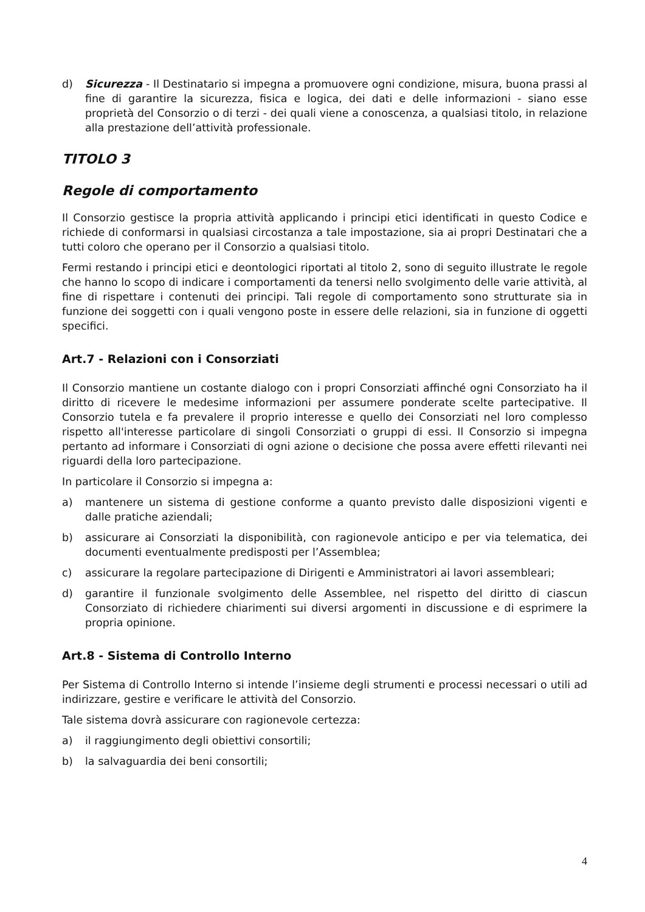d) Sicurezza - Il Destinatario si impegna a promuovere ogni condizione, misura, buona prassi al fine di garantire la sicurezza, fisica e logica, dei dati e delle informazioni - siano esse proprietà del Consorzio o di terzi - dei quali viene a conoscenza, a qualsiasi titolo, in relazione alla prestazione dell’attività professionale.
TITOLO 3
Regole di comportamento
Il Consorzio gestisce la propria attività applicando i principi etici identificati in questo Codice e richiede di conformarsi in qualsiasi circostanza a tale impostazione, sia ai propri Destinatari che a tutti coloro che operano per il Consorzio a qualsiasi titolo.
Fermi restando i principi etici e deontologici riportati al titolo 2, sono di seguito illustrate le regole che hanno lo scopo di indicare i comportamenti da tenersi nello svolgimento delle varie attività, al fine di rispettare i contenuti dei principi. Tali regole di comportamento sono strutturate sia in funzione dei soggetti con i quali vengono poste in essere delle relazioni, sia in funzione di oggetti specifici.
Art.7 - Relazioni con i Consorziati
Il Consorzio mantiene un costante dialogo con i propri Consorziati affinché ogni Consorziato ha il diritto di ricevere le medesime informazioni per assumere ponderate scelte partecipative. Il Consorzio tutela e fa prevalere il proprio interesse e quello dei Consorziati nel loro complesso rispetto all'interesse particolare di singoli Consorziati o gruppi di essi. Il Consorzio si impegna pertanto ad informare i Consorziati di ogni azione o decisione che possa avere effetti rilevanti nei riguardi della loro partecipazione.
In particolare il Consorzio si impegna a:
a) mantenere un sistema di gestione conforme a quanto previsto dalle disposizioni vigenti e dalle pratiche aziendali;
b) assicurare ai Consorziati la disponibilità, con ragionevole anticipo e per via telematica, dei documenti eventualmente predisposti per l’Assemblea;
c) assicurare la regolare partecipazione di Dirigenti e Amministratori ai lavori assembleari;
d) garantire il funzionale svolgimento delle Assemblee, nel rispetto del diritto di ciascun Consorziato di richiedere chiarimenti sui diversi argomenti in discussione e di esprimere la propria opinione.
Art.8 - Sistema di Controllo Interno
Per Sistema di Controllo Interno si intende l’insieme degli strumenti e processi necessari o utili ad indirizzare, gestire e verificare le attività del Consorzio.
Tale sistema dovrà assicurare con ragionevole certezza:
a) il raggiungimento degli obiettivi consortili;
b) la salvaguardia dei beni consortili;
4